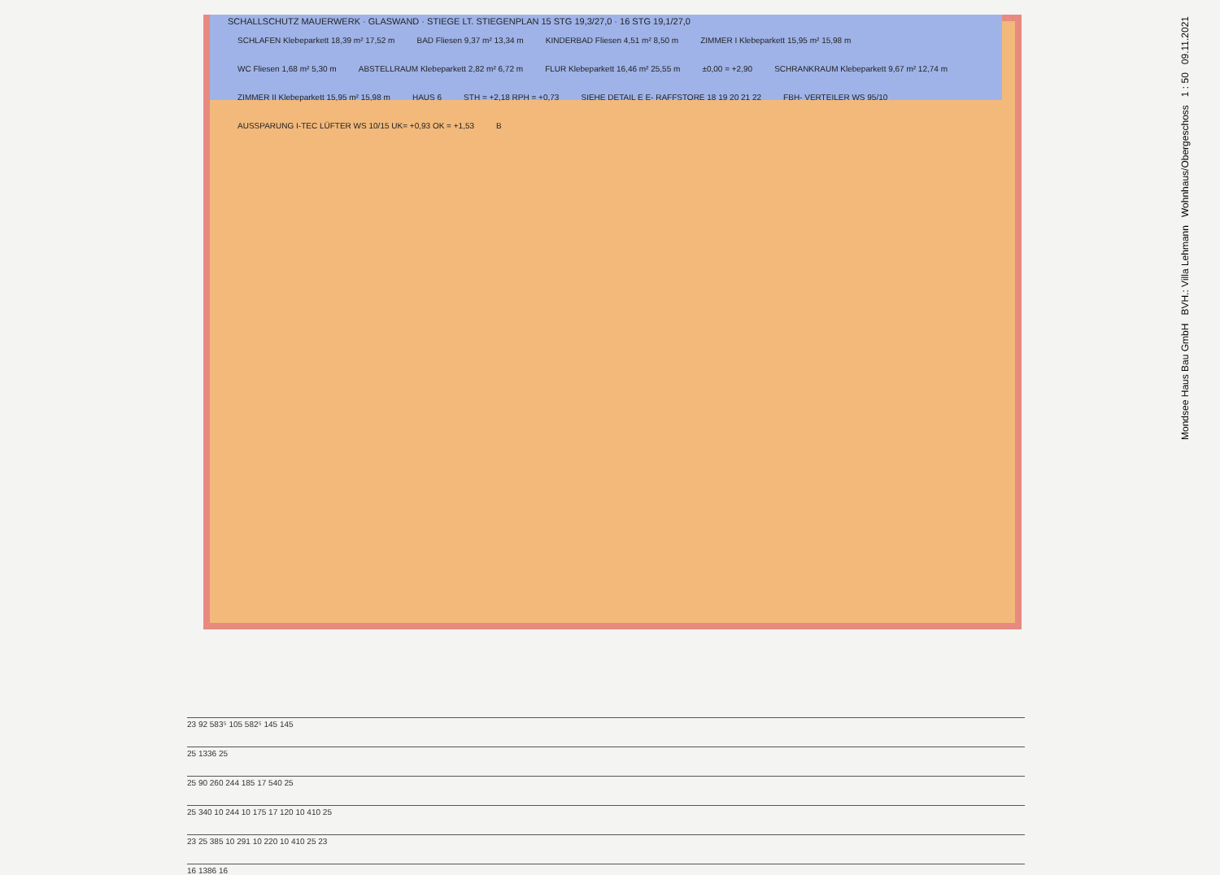SCHALLSCHUTZ MAUERWERK · GLASWAND · STIEGE LT. STIEGENPLAN 15 STG 19,3/27,0 · 16 STG 19,1/27,0
SCHLAFEN Klebeparkett 18,39 m² 17,52 m BAD Fliesen 9,37 m² 13,34 m KINDERBAD Fliesen 4,51 m² 8,50 m ZIMMER I Klebeparkett 15,95 m² 15,98 m WC Fliesen 1,68 m² 5,30 m ABSTELLRAUM Klebeparkett 2,82 m² 6,72 m FLUR Klebeparkett 16,46 m² 25,55 m ±0,00 = +2,90 SCHRANKRAUM Klebeparkett 9,67 m² 12,74 m ZIMMER II Klebeparkett 15,95 m² 15,98 m HAUS 6 STH = +2,18 RPH = +0,73 SIEHE DETAIL E E- RAFFSTORE 18 19 20 21 22 FBH- VERTEILER WS 95/10 AUSSPARUNG I-TEC LÜFTER WS 10/15 UK= +0,93 OK = +1,53 B
Mondsee Haus Bau GmbH BVH.: Villa Lehmann Wohnhaus/Obergeschoss 1 : 50 09.11.2021
23 92 583⁵ 105 582⁵ 145 145
25 1336 25
25 90 260 244 185 17 540 25
25 340 10 244 10 175 17 120 10 410 25
23 25 385 10 291 10 220 10 410 25 23
16 1386 16